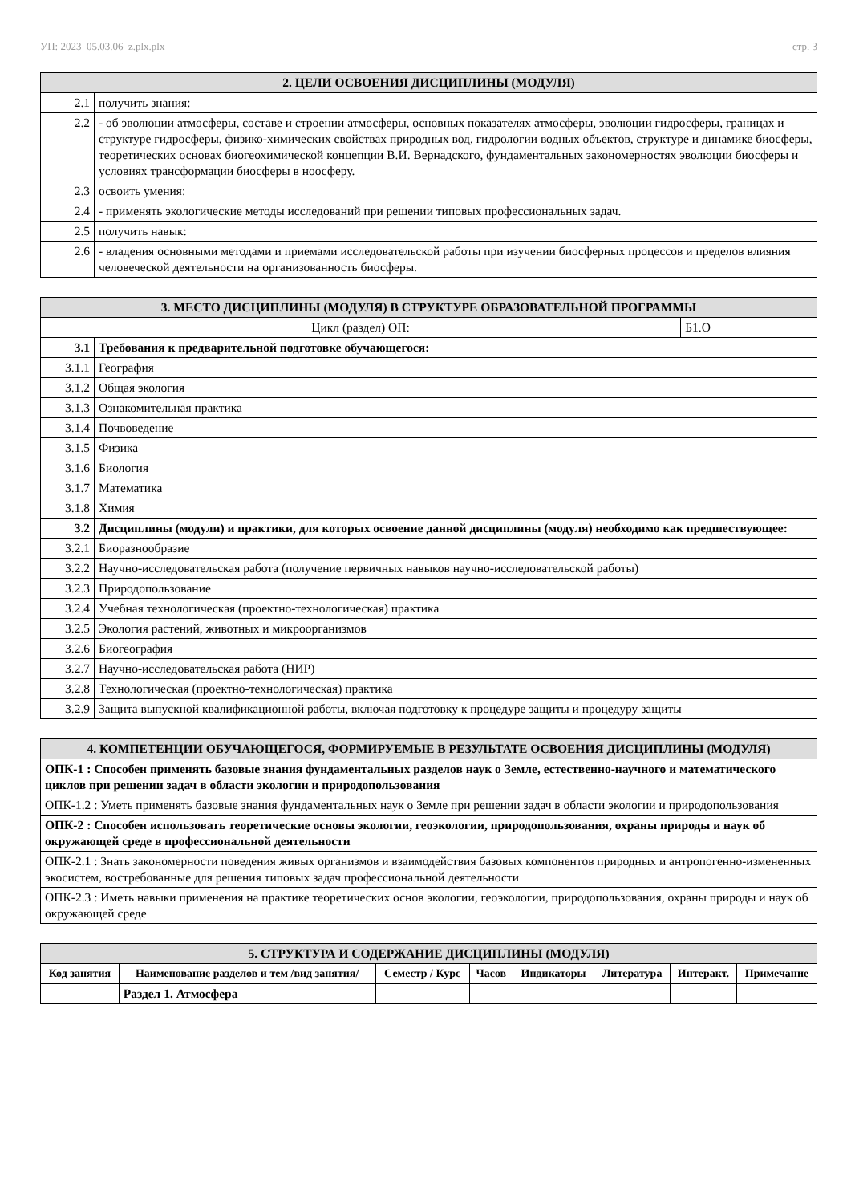УП: 2023_05.03.06_z.plx.plx стр. 3
| 2. ЦЕЛИ ОСВОЕНИЯ ДИСЦИПЛИНЫ (МОДУЛЯ) | |
| 2.1 | получить знания: |
| 2.2 | - об эволюции атмосферы, составе и строении атмосферы, основных показателях атмосферы, эволюции гидросферы, границах и структуре гидросферы, физико-химических свойствах природных вод, гидрологии водных объектов, структуре и динамике биосферы, теоретических основах биогеохимической концепции В.И. Вернадского, фундаментальных закономерностях эволюции биосферы и условиях трансформации биосферы в ноосферу. |
| 2.3 | освоить умения: |
| 2.4 | - применять экологические методы исследований при решении типовых профессиональных задач. |
| 2.5 | получить навык: |
| 2.6 | - владения основными методами и приемами исследовательской работы при изучении биосферных процессов и пределов влияния человеческой деятельности на организованность биосферы. |
| 3. МЕСТО ДИСЦИПЛИНЫ (МОДУЛЯ) В СТРУКТУРЕ ОБРАЗОВАТЕЛЬНОЙ ПРОГРАММЫ | | |
| Цикл (раздел) ОП: | | Б1.О |
| 3.1 | Требования к предварительной подготовке обучающегося: | |
| 3.1.1 | География | |
| 3.1.2 | Общая экология | |
| 3.1.3 | Ознакомительная практика | |
| 3.1.4 | Почвоведение | |
| 3.1.5 | Физика | |
| 3.1.6 | Биология | |
| 3.1.7 | Математика | |
| 3.1.8 | Химия | |
| 3.2 | Дисциплины (модули) и практики, для которых освоение данной дисциплины (модуля) необходимо как предшествующее: | |
| 3.2.1 | Биоразнообразие | |
| 3.2.2 | Научно-исследовательская работа (получение первичных навыков научно-исследовательской работы) | |
| 3.2.3 | Природопользование | |
| 3.2.4 | Учебная технологическая (проектно-технологическая) практика | |
| 3.2.5 | Экология растений, животных и микроорганизмов | |
| 3.2.6 | Биогеография | |
| 3.2.7 | Научно-исследовательская работа (НИР) | |
| 3.2.8 | Технологическая (проектно-технологическая) практика | |
| 3.2.9 | Защита выпускной квалификационной работы, включая подготовку к процедуре защиты и процедуру защиты | |
| 4. КОМПЕТЕНЦИИ ОБУЧАЮЩЕГОСЯ, ФОРМИРУЕМЫЕ В РЕЗУЛЬТАТЕ ОСВОЕНИЯ ДИСЦИПЛИНЫ (МОДУЛЯ) |
| ОПК-1 : Способен применять базовые знания фундаментальных разделов наук о Земле, естественно-научного и математического циклов при решении задач в области экологии и природопользования |
| ОПК-1.2 : Уметь применять базовые знания фундаментальных наук о Земле при решении задач в области экологии и природопользования |
| ОПК-2 : Способен использовать теоретические основы экологии, геоэкологии, природопользования, охраны природы и наук об окружающей среде в профессиональной деятельности |
| ОПК-2.1 : Знать закономерности поведения живых организмов и взаимодействия базовых компонентов природных и антропогенно-измененных экосистем, востребованные для решения типовых задач профессиональной деятельности |
| ОПК-2.3 : Иметь навыки применения на практике теоретических основ экологии, геоэкологии, природопользования, охраны природы и наук об окружающей среде |
| 5. СТРУКТУРА И СОДЕРЖАНИЕ ДИСЦИПЛИНЫ (МОДУЛЯ) | | | | | | | |
| Код занятия | Наименование разделов и тем /вид занятия/ | Семестр / Курс | Часов | Индикаторы | Литература | Интеракт. | Примечание |
| | Раздел 1. Атмосфера | | | | | | |